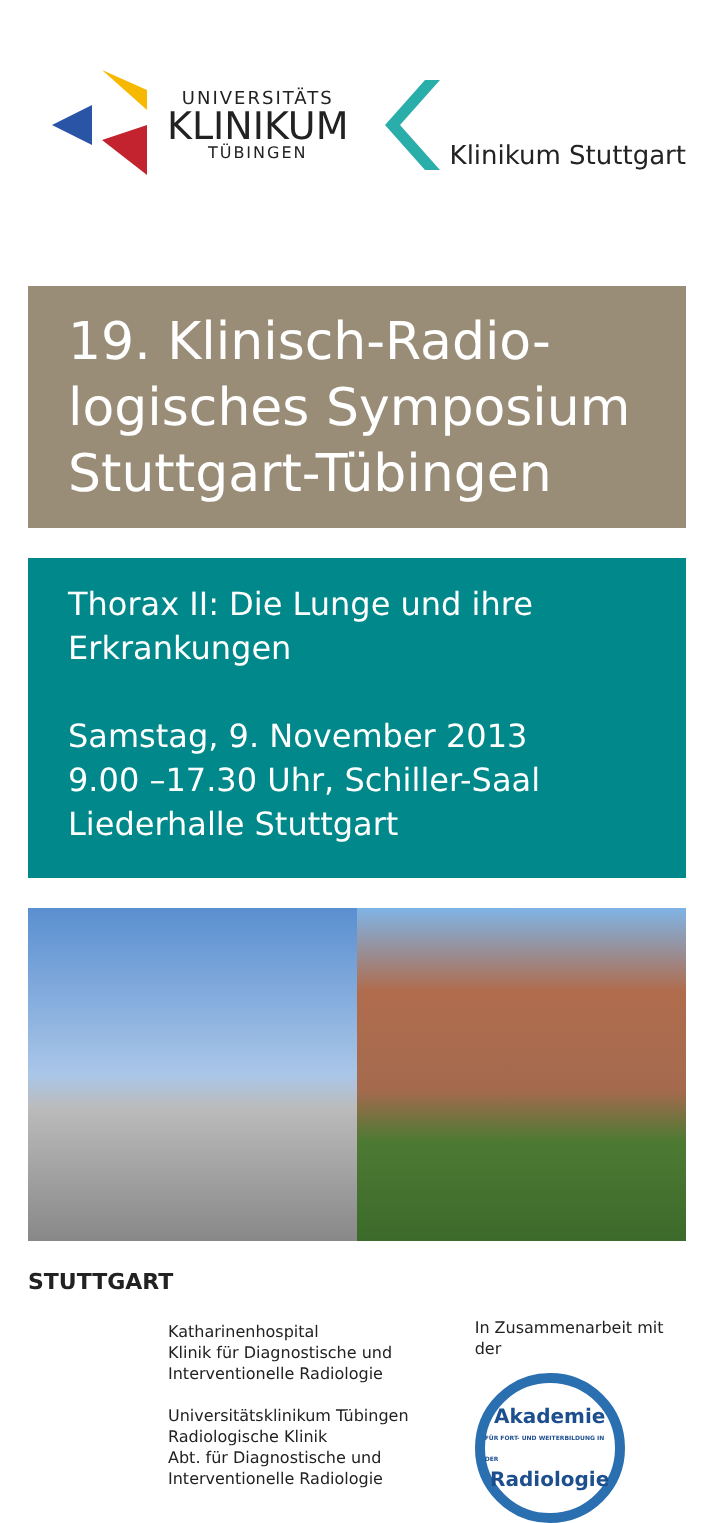UNIVERSITÄTS
KLINIKUM
TÜBINGEN
Klinikum Stuttgart
19. Klinisch-Radio-
logisches Symposium
Stuttgart-Tübingen
Thorax II: Die Lunge und ihre
Erkrankungen
Samstag, 9. November 2013
9.00 –17.30 Uhr, Schiller-Saal
Liederhalle Stuttgart
STUTTGART
Katharinenhospital
Klinik für Diagnostische und
Interventionelle Radiologie
Universitätsklinikum Tübingen
Radiologische Klinik
Abt. für Diagnostische und
Interventionelle Radiologie
In Zusammenarbeit mit der
Akademie
FÜR FORT- UND WEITERBILDUNG IN DER
Radiologie